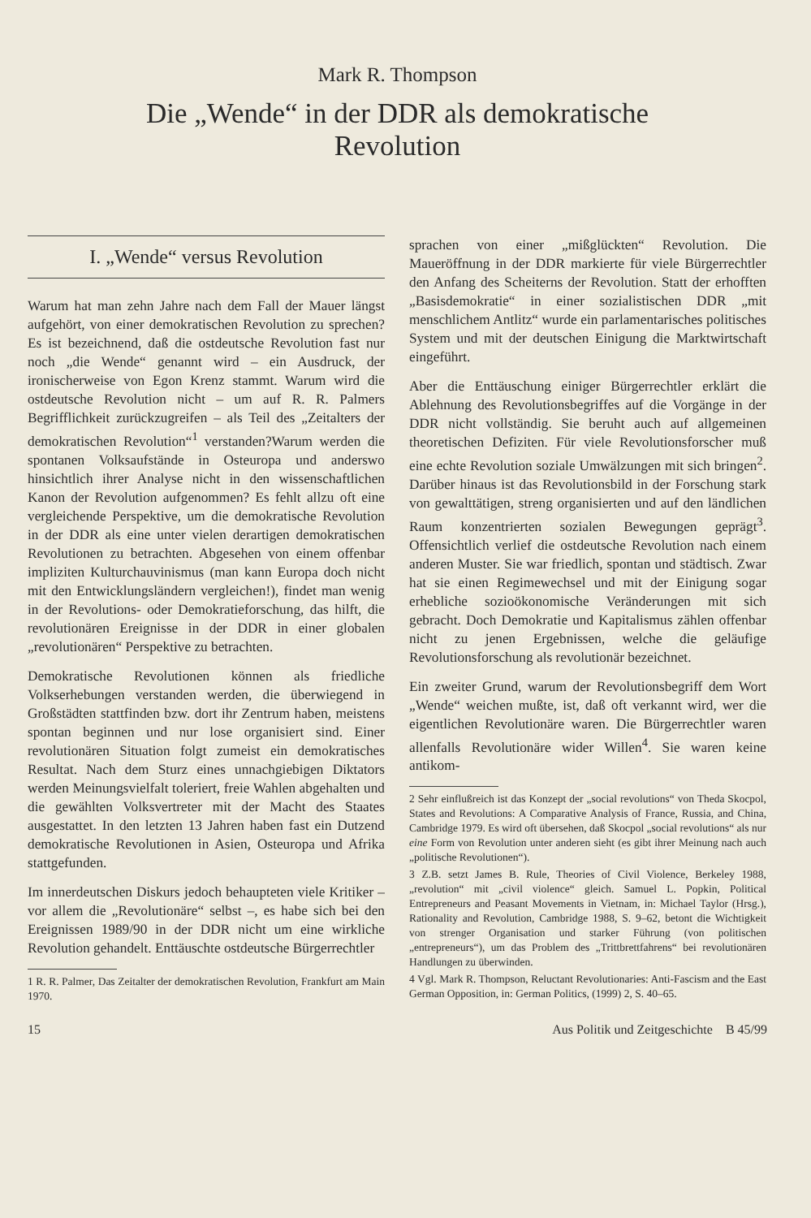Mark R. Thompson
Die „Wende“ in der DDR als demokratische
Revolution
I. „Wende“ versus Revolution
Warum hat man zehn Jahre nach dem Fall der Mauer längst aufgehört, von einer demokratischen Revolution zu sprechen? Es ist bezeichnend, daß die ostdeutsche Revolution fast nur noch „die Wende“ genannt wird – ein Ausdruck, der ironischerweise von Egon Krenz stammt. Warum wird die ostdeutsche Revolution nicht – um auf R. R. Palmers Begrifflichkeit zurückzugreifen – als Teil des „Zeitalters der demokratischen Revolution“<sup>1</sup> verstanden?Warum werden die spontanen Volksaufstände in Osteuropa und anderswo hinsichtlich ihrer Analyse nicht in den wissenschaftlichen Kanon der Revolution aufgenommen? Es fehlt allzu oft eine vergleichende Perspektive, um die demokratische Revolution in der DDR als eine unter vielen derartigen demokratischen Revolutionen zu betrachten. Abgesehen von einem offenbar impliziten Kulturchauvinismus (man kann Europa doch nicht mit den Entwicklungsländern vergleichen!), findet man wenig in der Revolutions- oder Demokratieforschung, das hilft, die revolutionären Ereignisse in der DDR in einer globalen „revolutionären“ Perspektive zu betrachten.
Demokratische Revolutionen können als friedliche Volkserhebungen verstanden werden, die überwiegend in Großstädten stattfinden bzw. dort ihr Zentrum haben, meistens spontan beginnen und nur lose organisiert sind. Einer revolutionären Situation folgt zumeist ein demokratisches Resultat. Nach dem Sturz eines unnachgiebigen Diktators werden Meinungsvielfalt toleriert, freie Wahlen abgehalten und die gewählten Volksvertreter mit der Macht des Staates ausgestattet. In den letzten 13 Jahren haben fast ein Dutzend demokratische Revolutionen in Asien, Osteuropa und Afrika stattgefunden.
Im innerdeutschen Diskurs jedoch behaupteten viele Kritiker – vor allem die „Revolutionäre“ selbst –, es habe sich bei den Ereignissen 1989/90 in der DDR nicht um eine wirkliche Revolution gehandelt. Enttäuschte ostdeutsche Bürgerrechtler
1 R. R. Palmer, Das Zeitalter der demokratischen Revolution, Frankfurt am Main 1970.
sprachen von einer „mißglückten“ Revolution. Die Maueröffnung in der DDR markierte für viele Bürgerrechtler den Anfang des Scheiterns der Revolution. Statt der erhofften „Basisdemokratie“ in einer sozialistischen DDR „mit menschlichem Antlitz“ wurde ein parlamentarisches politisches System und mit der deutschen Einigung die Marktwirtschaft eingeführt.
Aber die Enttäuschung einiger Bürgerrechtler erklärt die Ablehnung des Revolutionsbegriffes auf die Vorgänge in der DDR nicht vollständig. Sie beruht auch auf allgemeinen theoretischen Defiziten. Für viele Revolutionsforscher muß eine echte Revolution soziale Umwälzungen mit sich bringen<sup>2</sup>. Darüber hinaus ist das Revolutionsbild in der Forschung stark von gewalttätigen, streng organisierten und auf den ländlichen Raum konzentrierten sozialen Bewegungen geprägt<sup>3</sup>. Offensichtlich verlief die ostdeutsche Revolution nach einem anderen Muster. Sie war friedlich, spontan und städtisch. Zwar hat sie einen Regimewechsel und mit der Einigung sogar erhebliche sozioökonomische Veränderungen mit sich gebracht. Doch Demokratie und Kapitalismus zählen offenbar nicht zu jenen Ergebnissen, welche die geläufige Revolutionsforschung als revolutionär bezeichnet.
Ein zweiter Grund, warum der Revolutionsbegriff dem Wort „Wende“ weichen mußte, ist, daß oft verkannt wird, wer die eigentlichen Revolutionäre waren. Die Bürgerrechtler waren allenfalls Revolutionäre wider Willen<sup>4</sup>. Sie waren keine antikom-
2 Sehr einflußreich ist das Konzept der „social revolutions“ von Theda Skocpol, States and Revolutions: A Comparative Analysis of France, Russia, and China, Cambridge 1979. Es wird oft übersehen, daß Skocpol „social revolutions“ als nur eine Form von Revolution unter anderen sieht (es gibt ihrer Meinung nach auch „politische Revolutionen“).
3 Z.B. setzt James B. Rule, Theories of Civil Violence, Berkeley 1988, „revolution“ mit „civil violence“ gleich. Samuel L. Popkin, Political Entrepreneurs and Peasant Movements in Vietnam, in: Michael Taylor (Hrsg.), Rationality and Revolution, Cambridge 1988, S. 9–62, betont die Wichtigkeit von strenger Organisation und starker Führung (von politischen „entrepreneurs“), um das Problem des „Trittbrettfahrens“ bei revolutionären Handlungen zu überwinden.
4 Vgl. Mark R. Thompson, Reluctant Revolutionaries: Anti-Fascism and the East German Opposition, in: German Politics, (1999) 2, S. 40–65.
15 Aus Politik und Zeitgeschichte B 45/99